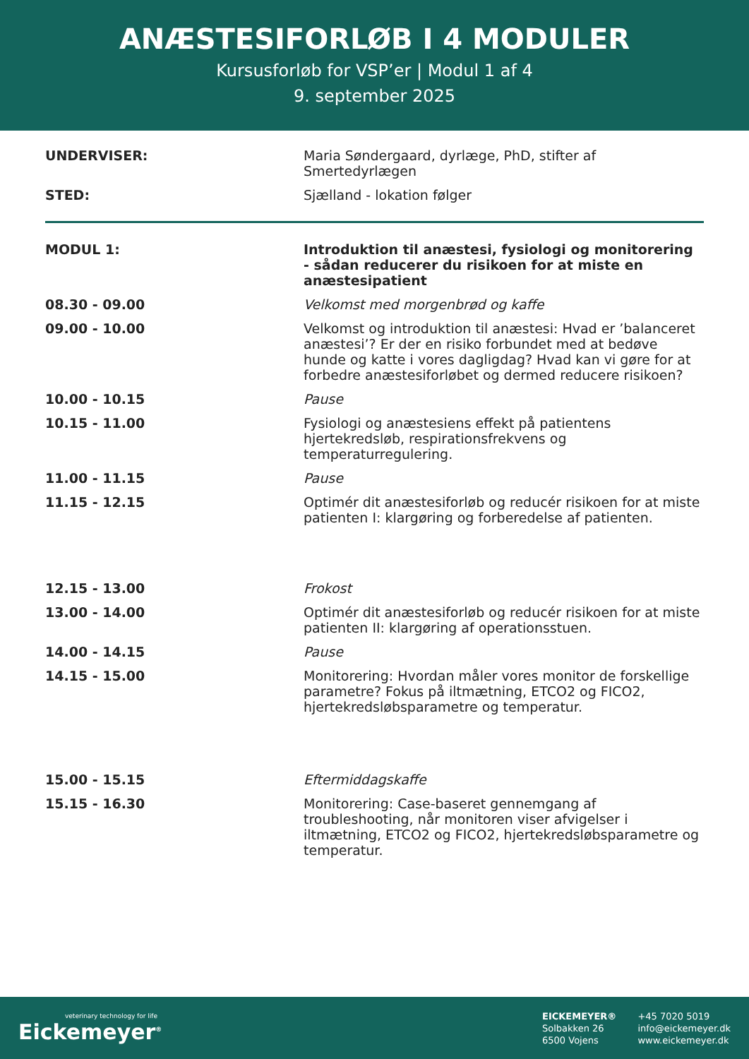ANÆSTESIFORLØB I 4 MODULER
Kursusforløb for VSP’er | Modul 1 af 4
9. september 2025
| UNDERVISER: | Maria Søndergaard, dyrlæge, PhD, stifter af Smertedyrlægen |
| STED: | Sjælland - lokation følger |
| MODUL 1: | Introduktion til anæstesi, fysiologi og monitorering - sådan reducerer du risikoen for at miste en anæstesipatient |
| 08.30 - 09.00 | Velkomst med morgenbrød og kaffe |
| 09.00 - 10.00 | Velkomst og introduktion til anæstesi: Hvad er ’balanceret anæstesi’? Er der en risiko forbundet med at bedøve hunde og katte i vores dagligdag? Hvad kan vi gøre for at forbedre anæstesiforløbet og dermed reducere risikoen? |
| 10.00 - 10.15 | Pause |
| 10.15 - 11.00 | Fysiologi og anæstesiens effekt på patientens hjertekredsløb, respirationsfrekvens og temperaturregulering. |
| 11.00 - 11.15 | Pause |
| 11.15 - 12.15 | Optimér dit anæstesiforløb og reducér risikoen for at miste patienten I: klargøring og forberedelse af patienten. |
| 12.15 - 13.00 | Frokost |
| 13.00 - 14.00 | Optimér dit anæstesiforløb og reducér risikoen for at miste patienten II: klargøring af operationsstuen. |
| 14.00 - 14.15 | Pause |
| 14.15 - 15.00 | Monitorering: Hvordan måler vores monitor de forskellige parametre? Fokus på iltmætning, ETCO2 og FICO2, hjertekredsløbsparametre og temperatur. |
| 15.00 - 15.15 | Eftermiddagskaffe |
| 15.15 - 16.30 | Monitorering: Case-baseret gennemgang af troubleshooting, når monitoren viser afvigelser i iltmætning, ETCO2 og FICO2, hjertekredsløbsparametre og temperatur. |
veterinary technology for life
Eickemeyer<sup>®</sup>
EICKEMEYER®
Solbakken 26
6500 Vojens
+45 7020 5019
info@eickemeyer.dk
www.eickemeyer.dk